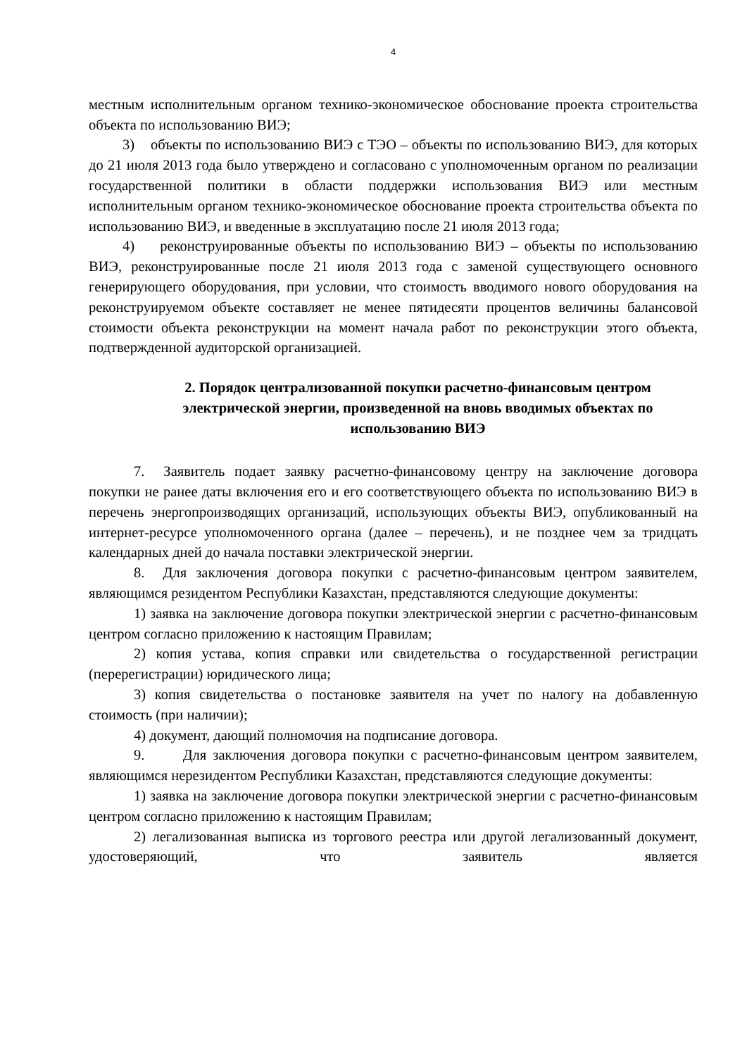4
местным исполнительным органом технико-экономическое обоснование проекта строительства объекта по использованию ВИЭ;
3) объекты по использованию ВИЭ с ТЭО – объекты по использованию ВИЭ, для которых до 21 июля 2013 года было утверждено и согласовано с уполномоченным органом по реализации государственной политики в области поддержки использования ВИЭ или местным исполнительным органом технико-экономическое обоснование проекта строительства объекта по использованию ВИЭ, и введенные в эксплуатацию после 21 июля 2013 года;
4) реконструированные объекты по использованию ВИЭ – объекты по использованию ВИЭ, реконструированные после 21 июля 2013 года с заменой существующего основного генерирующего оборудования, при условии, что стоимость вводимого нового оборудования на реконструируемом объекте составляет не менее пятидесяти процентов величины балансовой стоимости объекта реконструкции на момент начала работ по реконструкции этого объекта, подтвержденной аудиторской организацией.
2. Порядок централизованной покупки расчетно-финансовым центром электрической энергии, произведенной на вновь вводимых объектах по использованию ВИЭ
7. Заявитель подает заявку расчетно-финансовому центру на заключение договора покупки не ранее даты включения его и его соответствующего объекта по использованию ВИЭ в перечень энергопроизводящих организаций, использующих объекты ВИЭ, опубликованный на интернет-ресурсе уполномоченного органа (далее – перечень), и не позднее чем за тридцать календарных дней до начала поставки электрической энергии.
8. Для заключения договора покупки с расчетно-финансовым центром заявителем, являющимся резидентом Республики Казахстан, представляются следующие документы:
1) заявка на заключение договора покупки электрической энергии с расчетно-финансовым центром согласно приложению к настоящим Правилам;
2) копия устава, копия справки или свидетельства о государственной регистрации (перерегистрации) юридического лица;
3) копия свидетельства о постановке заявителя на учет по налогу на добавленную стоимость (при наличии);
4) документ, дающий полномочия на подписание договора.
9. Для заключения договора покупки с расчетно-финансовым центром заявителем, являющимся нерезидентом Республики Казахстан, представляются следующие документы:
1) заявка на заключение договора покупки электрической энергии с расчетно-финансовым центром согласно приложению к настоящим Правилам;
2) легализованная выписка из торгового реестра или другой легализованный документ, удостоверяющий, что заявитель является